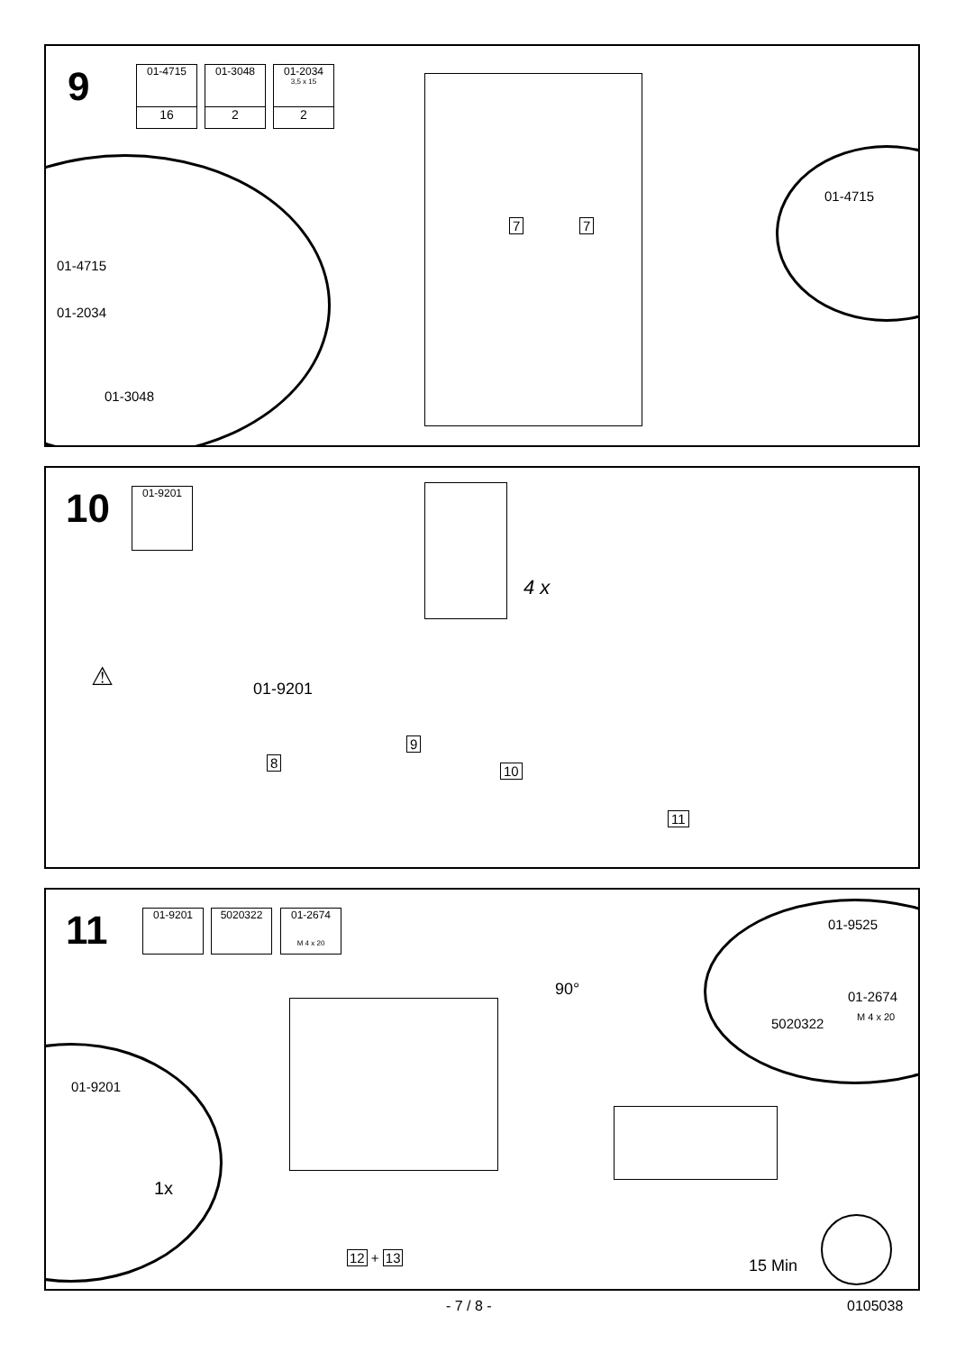9
01-4715
16
01-3048
2
01-2034
3,5 x 15
2
01-4715
01-2034
01-3048
7 7
01-4715
10 01-9201
4 x
⚠ 01-9201
8
9
10
11
11 01-9201 5020322
01-2674
M 4 x 20
01-9201
1x
90°
12 + 13
01-9525
01-2674
M 4 x 20
5020322
15 Min
- 7 / 8 - 0105038